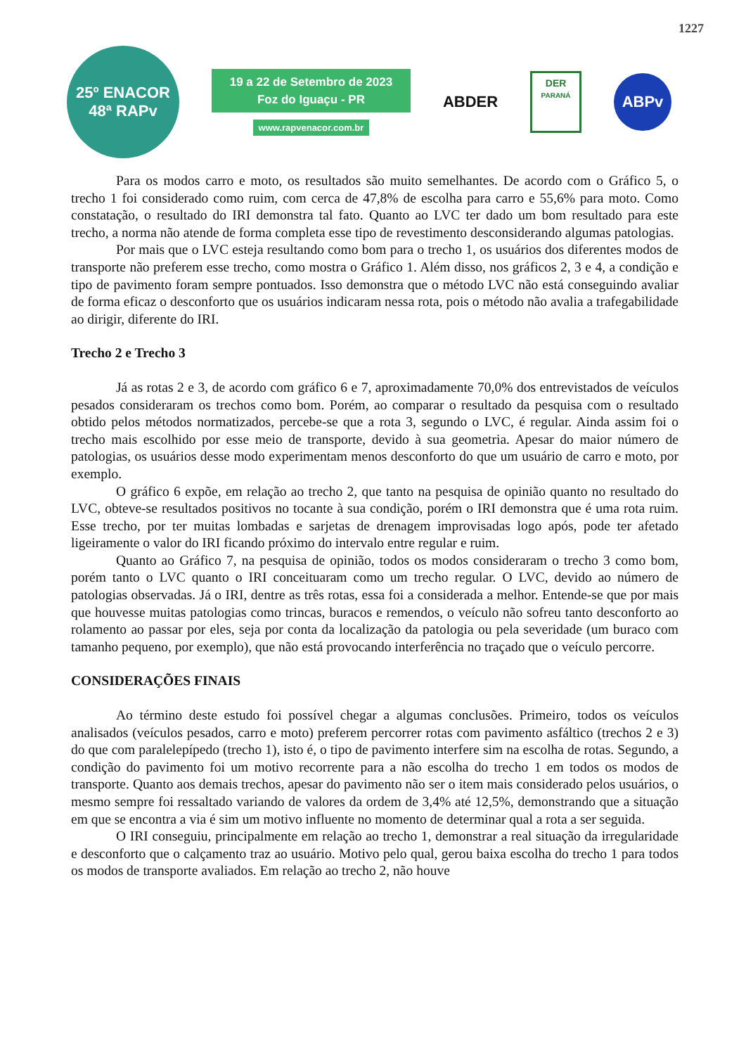1227
25º ENACOR
48ª RAPv
19 a 22 de Setembro de 2023
Foz do Iguaçu - PR
www.rapvenacor.com.br
ABDER
DER
PARANÁ
ABPv
Para os modos carro e moto, os resultados são muito semelhantes. De acordo com o Gráfico 5, o trecho 1 foi considerado como ruim, com cerca de 47,8% de escolha para carro e 55,6% para moto. Como constatação, o resultado do IRI demonstra tal fato. Quanto ao LVC ter dado um bom resultado para este trecho, a norma não atende de forma completa esse tipo de revestimento desconsiderando algumas patologias.
Por mais que o LVC esteja resultando como bom para o trecho 1, os usuários dos diferentes modos de transporte não preferem esse trecho, como mostra o Gráfico 1. Além disso, nos gráficos 2, 3 e 4, a condição e tipo de pavimento foram sempre pontuados. Isso demonstra que o método LVC não está conseguindo avaliar de forma eficaz o desconforto que os usuários indicaram nessa rota, pois o método não avalia a trafegabilidade ao dirigir, diferente do IRI.
Trecho 2 e Trecho 3
Já as rotas 2 e 3, de acordo com gráfico 6 e 7, aproximadamente 70,0% dos entrevistados de veículos pesados consideraram os trechos como bom. Porém, ao comparar o resultado da pesquisa com o resultado obtido pelos métodos normatizados, percebe-se que a rota 3, segundo o LVC, é regular. Ainda assim foi o trecho mais escolhido por esse meio de transporte, devido à sua geometria. Apesar do maior número de patologias, os usuários desse modo experimentam menos desconforto do que um usuário de carro e moto, por exemplo.
O gráfico 6 expõe, em relação ao trecho 2, que tanto na pesquisa de opinião quanto no resultado do LVC, obteve-se resultados positivos no tocante à sua condição, porém o IRI demonstra que é uma rota ruim. Esse trecho, por ter muitas lombadas e sarjetas de drenagem improvisadas logo após, pode ter afetado ligeiramente o valor do IRI ficando próximo do intervalo entre regular e ruim.
Quanto ao Gráfico 7, na pesquisa de opinião, todos os modos consideraram o trecho 3 como bom, porém tanto o LVC quanto o IRI conceituaram como um trecho regular. O LVC, devido ao número de patologias observadas. Já o IRI, dentre as três rotas, essa foi a considerada a melhor. Entende-se que por mais que houvesse muitas patologias como trincas, buracos e remendos, o veículo não sofreu tanto desconforto ao rolamento ao passar por eles, seja por conta da localização da patologia ou pela severidade (um buraco com tamanho pequeno, por exemplo), que não está provocando interferência no traçado que o veículo percorre.
CONSIDERAÇÕES FINAIS
Ao término deste estudo foi possível chegar a algumas conclusões. Primeiro, todos os veículos analisados (veículos pesados, carro e moto) preferem percorrer rotas com pavimento asfáltico (trechos 2 e 3) do que com paralelepípedo (trecho 1), isto é, o tipo de pavimento interfere sim na escolha de rotas. Segundo, a condição do pavimento foi um motivo recorrente para a não escolha do trecho 1 em todos os modos de transporte. Quanto aos demais trechos, apesar do pavimento não ser o item mais considerado pelos usuários, o mesmo sempre foi ressaltado variando de valores da ordem de 3,4% até 12,5%, demonstrando que a situação em que se encontra a via é sim um motivo influente no momento de determinar qual a rota a ser seguida.
O IRI conseguiu, principalmente em relação ao trecho 1, demonstrar a real situação da irregularidade e desconforto que o calçamento traz ao usuário. Motivo pelo qual, gerou baixa escolha do trecho 1 para todos os modos de transporte avaliados. Em relação ao trecho 2, não houve